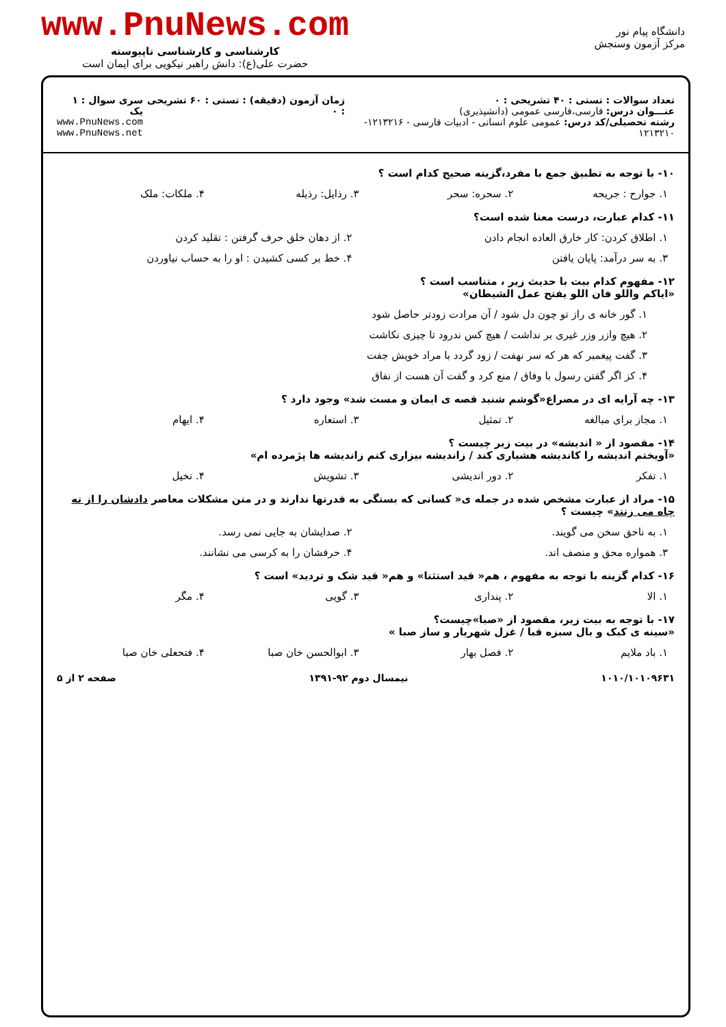دانشگاه پیام نور
مرکز آزمون وسنجش
www.PnuNews.com
کارشناسی و کارشناسی ناپیوسته
حضرت علی(ع): دانش راهبر نیکویی برای ایمان است
تعداد سوالات : تستی : ۴۰ تشریحی : ۰
عنـــوان درس: فارسی،فارسی عمومی (دانشپذیری)
رشته تحصیلی/کد درس: عمومی علوم انسانی - ادبیات فارسی - ۱۲۱۳۲۱۶- ۱۲۱۳۲۱۰
زمان آزمون (دقیقه) : تستی : ۶۰ تشریحی : ۰
سری سوال : ۱ یک
www.PnuNews.com
www.PnuNews.net
۱۰- با توجه به تطبیق جمع با مفرد،گزینه صحیح کدام است ؟
۱. جوارح : جریحه ۲. سحره: سحر ۳. رذایل: رذیله ۴. ملکات: ملک
۱۱- کدام عبارت، درست معنا شده است؟
۱. اطلاق کردن: کار خارق العاده انجام دادن ۲. از دهان خلق حرف گرفتن : تقلید کردن
۳. به سر درآمد: پایان یافتن ۴. خط بر کسی کشیدن : او را به حساب نیاوردن
۱۲- مفهوم کدام بیت با حدیث زیر ، متناسب است ؟
«ایاکم واللو فان اللو یفتح عمل الشیطان»
۱. گور خانه ی راز تو چون دل شود / آن مرادت زودتر حاصل شود
۲. هیچ وازر وزر غیری بر نداشت / هیچ کس ندرود تا چیزی نکاشت
۳. گفت پیغمبر که هر که سر نهفت / زود گردد با مراد خویش جفت
۴. کز اگر گفتن رسول با وفاق / منع کرد و گفت آن هست از نفاق
۱۳- چه آرایه ای در مصراع«گوشم شنید قصه ی ایمان و مست شد» وجود دارد ؟
۱. مجاز برای مبالغه ۲. تمثیل ۳. استعاره ۴. ایهام
۱۴- مقصود از « اندیشه» در بیت زیر چیست ؟
«آویختم اندیشه را کاندیشه هشیاری کند / زاندیشه بیزاری کنم زاندیشه ها پژمرده ام»
۱. تفکر ۲. دور اندیشی ۳. تشویش ۴. تخیل
۱۵- مراد از عبارت مشخص شده در جمله ی« کسانی که بستگی به قدرتها ندارند و در متن مشکلات معاصر دادشان را از ته چاه می زنند» چیست ؟
۱. به ناحق سخن می گویند. ۲. صدایشان به جایی نمی رسد.
۳. همواره محق و منصف اند. ۴. حرفشان را به کرسی می نشانند.
۱۶- کدام گزینه با توجه به مفهوم ، هم« قید استثنا» و هم« قید شک و تردید» است ؟
۱. الا ۲. پنداری ۳. گویی ۴. مگر
۱۷- با توجه به بیت زیر، مقصود از «صبا»چیست؟
«سینه ی کبک و بال سبزه قبا / غزل شهریار و ساز صبا »
۱. باد ملایم ۲. فصل بهار ۳. ابوالحسن خان صبا ۴. فتحعلی خان صبا
۱۰۱۰/۱۰۱۰۹۶۳۱ نیمسال دوم ۹۲-۱۳۹۱ صفحه ۲ از ۵